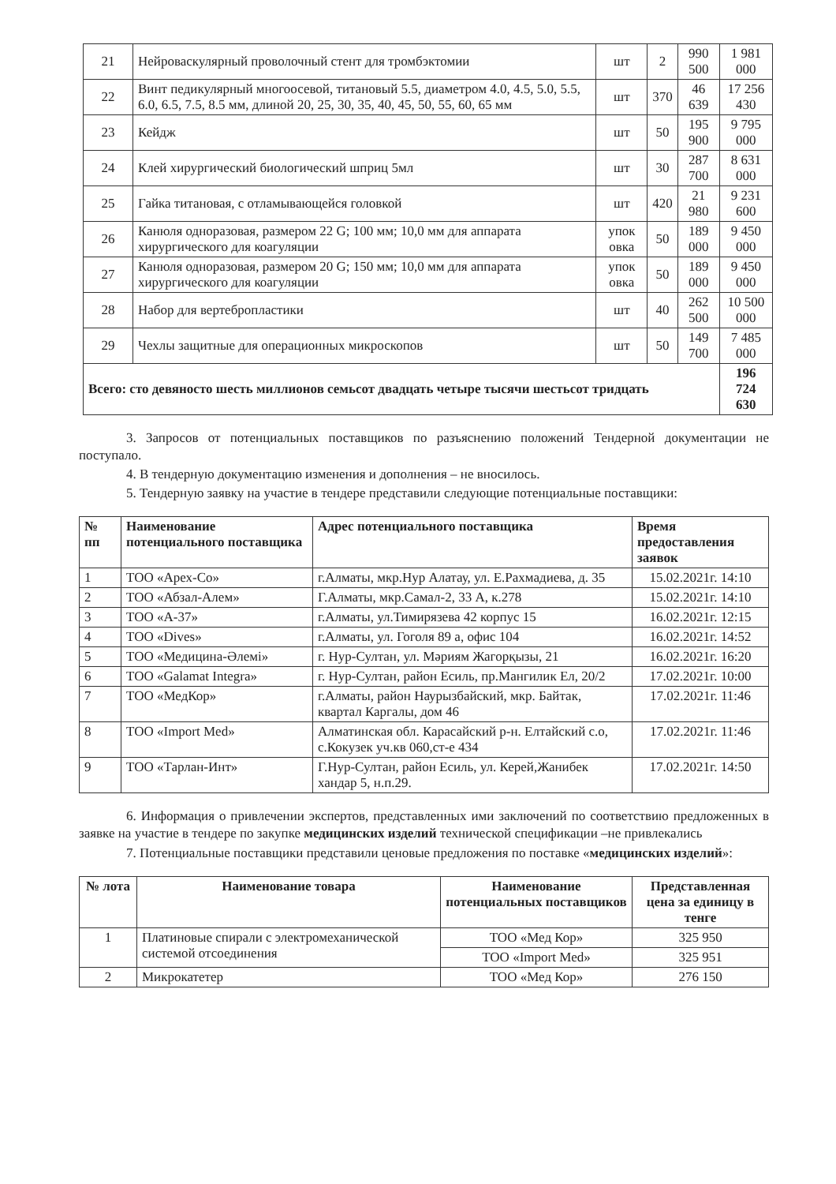| 21 | Нейроваскулярный проволочный стент для тромбэктомии | шт | 2 | 990 500 | 1 981 000 |
| 22 | Винт педикулярный многоосевой, титановый 5.5, диаметром 4.0, 4.5, 5.0, 5.5, 6.0, 6.5, 7.5, 8.5 мм, длиной 20, 25, 30, 35, 40, 45, 50, 55, 60, 65 мм | шт | 370 | 46 639 | 17 256 430 |
| 23 | Кейдж | шт | 50 | 195 900 | 9 795 000 |
| 24 | Клей хирургический биологический шприц 5мл | шт | 30 | 287 700 | 8 631 000 |
| 25 | Гайка титановая, с отламывающейся головкой | шт | 420 | 21 980 | 9 231 600 |
| 26 | Канюля одноразовая, размером 22 G; 100 мм; 10,0 мм для аппарата хирургического для коагуляции | упок овка | 50 | 189 000 | 9 450 000 |
| 27 | Канюля одноразовая, размером 20 G; 150 мм; 10,0 мм для аппарата хирургического для коагуляции | упок овка | 50 | 189 000 | 9 450 000 |
| 28 | Набор для вертебропластики | шт | 40 | 262 500 | 10 500 000 |
| 29 | Чехлы защитные для операционных микроскопов | шт | 50 | 149 700 | 7 485 000 |
| Всего: сто девяносто шесть миллионов семьсот двадцать четыре тысячи шестьсот тридцать | | | | | 196 724 630 |
3. Запросов от потенциальных поставщиков по разъяснению положений Тендерной документации не поступало.
4. В тендерную документацию изменения и дополнения – не вносилось.
5. Тендерную заявку на участие в тендере представили следующие потенциальные поставщики:
| № пп | Наименование потенциального поставщика | Адрес потенциального поставщика | Время предоставления заявок |
| --- | --- | --- | --- |
| 1 | ТОО «Арех-Со» | г.Алматы, мкр.Нур Алатау, ул. Е.Рахмадиева, д. 35 | 15.02.2021г. 14:10 |
| 2 | ТОО «Абзал-Алем» | Г.Алматы, мкр.Самал-2, 33 А, к.278 | 15.02.2021г. 14:10 |
| 3 | ТОО «А-37» | г.Алматы, ул.Тимирязева 42 корпус 15 | 16.02.2021г. 12:15 |
| 4 | ТОО «Dives» | г.Алматы, ул. Гоголя 89 а, офис 104 | 16.02.2021г. 14:52 |
| 5 | ТОО «Медицина-Әлемі» | г. Нур-Султан, ул. Мәриям Жагорқызы, 21 | 16.02.2021г. 16:20 |
| 6 | ТОО «Galamat Integra» | г. Нур-Султан, район Есиль, пр.Мангилик Ел, 20/2 | 17.02.2021г. 10:00 |
| 7 | ТОО «МедКор» | г.Алматы, район Наурызбайский, мкр. Байтак, квартал Каргалы, дом 46 | 17.02.2021г. 11:46 |
| 8 | ТОО «Import Med» | Алматинская обл. Карасайский р-н. Елтайский с.о, с.Кокузек уч.кв 060,ст-е 434 | 17.02.2021г. 11:46 |
| 9 | ТОО «Тарлан-Инт» | Г.Нур-Султан, район Есиль, ул. Керей,Жанибек хандар 5, н.п.29. | 17.02.2021г. 14:50 |
6. Информация о привлечении экспертов, представленных ими заключений по соответствию предложенных в заявке на участие в тендере по закупке медицинских изделий технической спецификации –не привлекались
7. Потенциальные поставщики представили ценовые предложения по поставке «медицинских изделий»:
| № лота | Наименование товара | Наименование потенциальных поставщиков | Представленная цена за единицу в тенге |
| --- | --- | --- | --- |
| 1 | Платиновые спирали с электромеханической системой отсоединения | ТОО «Мед Кор» | 325 950 |
| | | ТОО «Import Med» | 325 951 |
| 2 | Микрокатетер | ТОО «Мед Кор» | 276 150 |